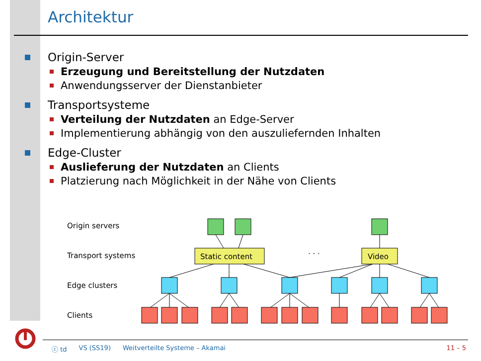Architektur
Origin-Server
Erzeugung und Bereitstellung der Nutzdaten
Anwendungsserver der Dienstanbieter
Transportsysteme
Verteilung der Nutzdaten an Edge-Server
Implementierung abhängig von den auszuliefernden Inhalten
Edge-Cluster
Auslieferung der Nutzdaten an Clients
Platzierung nach Möglichkeit in der Nähe von Clients
Origin servers
Transport systems
Edge clusters
Clients
Static content
Video
· · ·
ⓒ td VS (SS19) Weitverteilte Systeme – Akamai 11 – 5